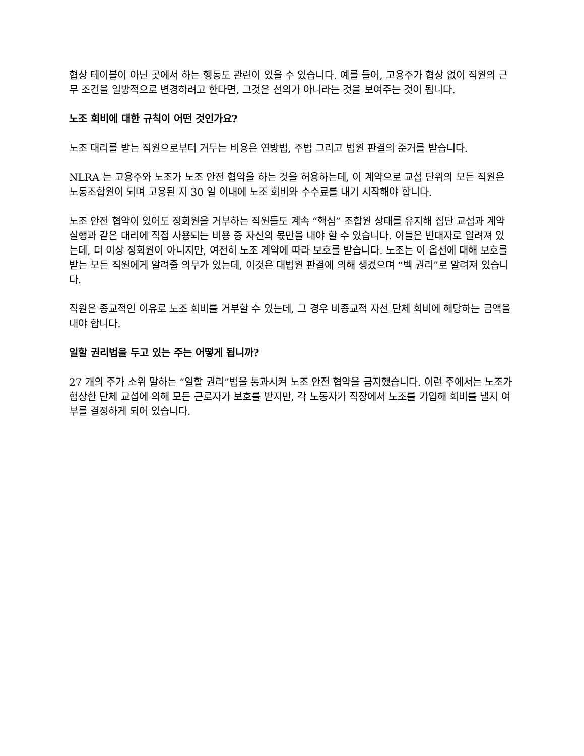협상 테이블이 아닌 곳에서 하는 행동도 관련이 있을 수 있습니다. 예를 들어, 고용주가 협상 없이 직원의 근무 조건을 일방적으로 변경하려고 한다면, 그것은 선의가 아니라는 것을 보여주는 것이 됩니다.
노조 회비에 대한 규칙이 어떤 것인가요?
노조 대리를 받는 직원으로부터 거두는 비용은 연방법, 주법 그리고 법원 판결의 준거를 받습니다.
NLRA 는 고용주와 노조가 노조 안전 협약을 하는 것을 허용하는데, 이 계약으로 교섭 단위의 모든 직원은 노동조합원이 되며 고용된 지 30 일 이내에 노조 회비와 수수료를 내기 시작해야 합니다.
노조 안전 협약이 있어도 정회원을 거부하는 직원들도 계속 “핵심” 조합원 상태를 유지해 집단 교섭과 계약 실행과 같은 대리에 직접 사용되는 비용 중 자신의 몫만을 내야 할 수 있습니다. 이들은 반대자로 알려져 있는데, 더 이상 정회원이 아니지만, 여전히 노조 계약에 따라 보호를 받습니다. 노조는 이 옵션에 대해 보호를 받는 모든 직원에게 알려줄 의무가 있는데, 이것은 대법원 판결에 의해 생겼으며 “벡 권리”로 알려져 있습니다.
직원은 종교적인 이유로 노조 회비를 거부할 수 있는데, 그 경우 비종교적 자선 단체 회비에 해당하는 금액을 내야 합니다.
일할 권리법을 두고 있는 주는 어떻게 됩니까?
27 개의 주가 소위 말하는 “일할 권리”법을 통과시켜 노조 안전 협약을 금지했습니다. 이런 주에서는 노조가 협상한 단체 교섭에 의해 모든 근로자가 보호를 받지만, 각 노동자가 직장에서 노조를 가입해 회비를 낼지 여부를 결정하게 되어 있습니다.